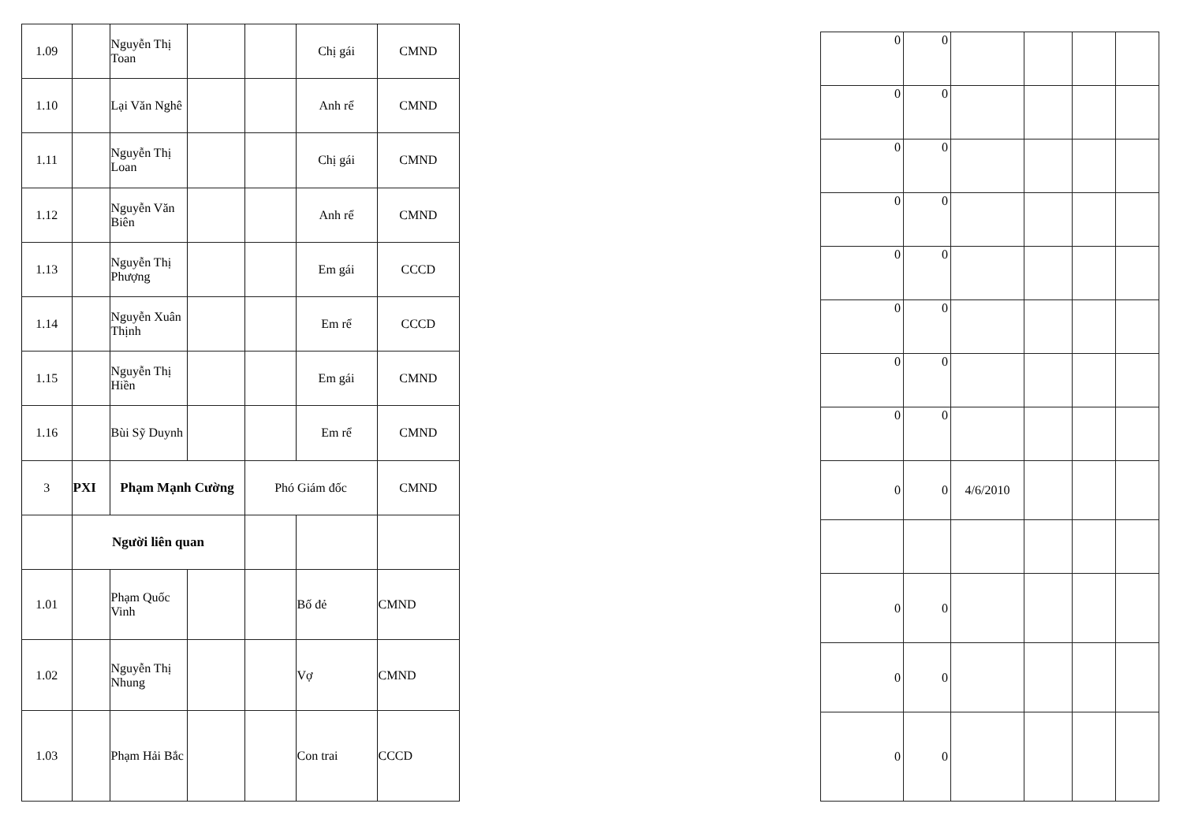| 1.09 | | Nguyễn Thị Toan | | | Chị gái | CMND |
| 1.10 | | Lại Văn Nghê | | | Anh rể | CMND |
| 1.11 | | Nguyễn Thị Loan | | | Chị gái | CMND |
| 1.12 | | Nguyễn Văn Biên | | | Anh rể | CMND |
| 1.13 | | Nguyễn Thị Phượng | | | Em gái | CCCD |
| 1.14 | | Nguyễn Xuân Thịnh | | | Em rể | CCCD |
| 1.15 | | Nguyễn Thị Hiền | | | Em gái | CMND |
| 1.16 | | Bùi Sỹ Duynh | | | Em rể | CMND |
| 3 | PXI | Phạm Mạnh Cường | | Phó Giám đốc | | CMND |
| | Người liên quan | | | | | |
| 1.01 | | Phạm Quốc Vinh | | | Bố đẻ | CMND |
| 1.02 | | Nguyễn Thị Nhung | | | Vợ | CMND |
| 1.03 | | Phạm Hải Bắc | | | Con trai | CCCD |
| 0 | 0 | | | | |
| 0 | 0 | | | | |
| 0 | 0 | | | | |
| 0 | 0 | | | | |
| 0 | 0 | | | | |
| 0 | 0 | | | | |
| 0 | 0 | | | | |
| 0 | 0 | | | | |
| 0 | 0 | 4/6/2010 | | | |
| 0 | 0 | | | | |
| 0 | 0 | | | | |
| 0 | 0 | | | | |